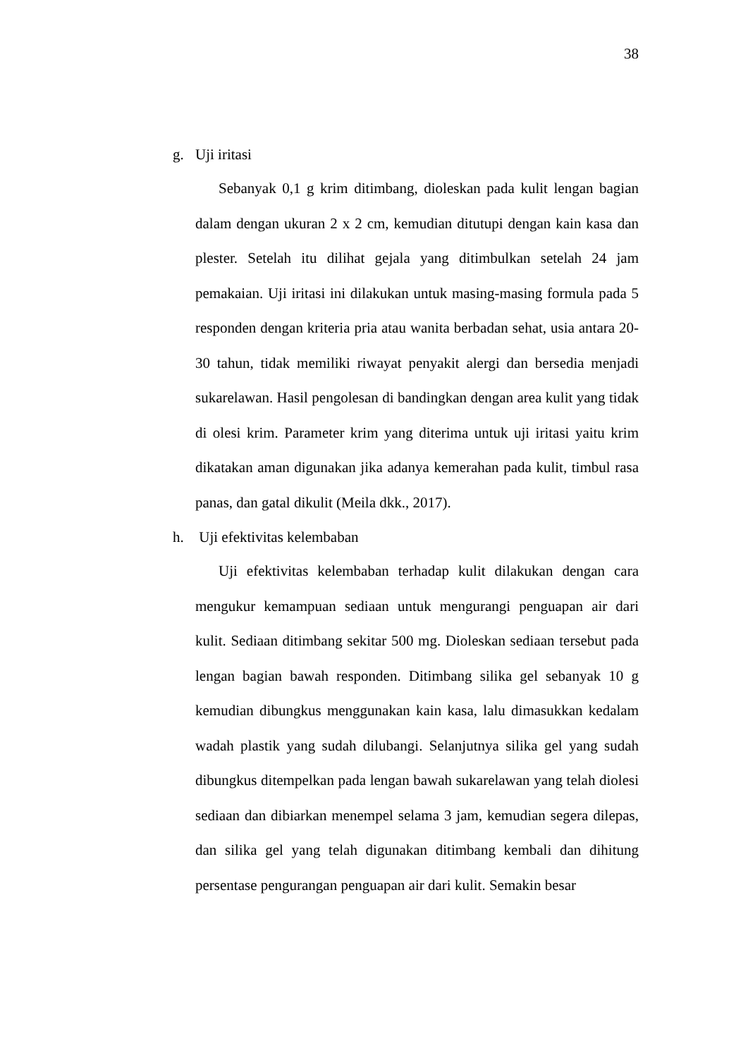38
g. Uji iritasi
Sebanyak 0,1 g krim ditimbang, dioleskan pada kulit lengan bagian dalam dengan ukuran 2 x 2 cm, kemudian ditutupi dengan kain kasa dan plester. Setelah itu dilihat gejala yang ditimbulkan setelah 24 jam pemakaian. Uji iritasi ini dilakukan untuk masing-masing formula pada 5 responden dengan kriteria pria atau wanita berbadan sehat, usia antara 20-30 tahun, tidak memiliki riwayat penyakit alergi dan bersedia menjadi sukarelawan. Hasil pengolesan di bandingkan dengan area kulit yang tidak di olesi krim. Parameter krim yang diterima untuk uji iritasi yaitu krim dikatakan aman digunakan jika adanya kemerahan pada kulit, timbul rasa panas, dan gatal dikulit (Meila dkk., 2017).
h. Uji efektivitas kelembaban
Uji efektivitas kelembaban terhadap kulit dilakukan dengan cara mengukur kemampuan sediaan untuk mengurangi penguapan air dari kulit. Sediaan ditimbang sekitar 500 mg. Dioleskan sediaan tersebut pada lengan bagian bawah responden. Ditimbang silika gel sebanyak 10 g kemudian dibungkus menggunakan kain kasa, lalu dimasukkan kedalam wadah plastik yang sudah dilubangi. Selanjutnya silika gel yang sudah dibungkus ditempelkan pada lengan bawah sukarelawan yang telah diolesi sediaan dan dibiarkan menempel selama 3 jam, kemudian segera dilepas, dan silika gel yang telah digunakan ditimbang kembali dan dihitung persentase pengurangan penguapan air dari kulit. Semakin besar